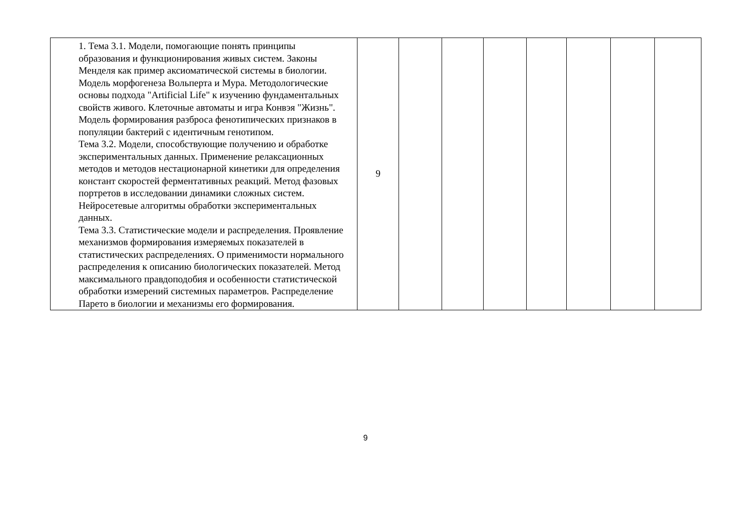| | 1. Тема 3.1. Модели, помогающие понять принципы образования и функционирования живых систем. Законы Менделя как пример аксиоматической системы в биологии. Модель морфогенеза Вольперта и Мура. Методологические основы подхода "Artificial Life" к изучению фундаментальных свойств живого. Клеточные автоматы и игра Конвэя "Жизнь". Модель формирования разброса фенотипических признаков в популяции бактерий с идентичным генотипом. Тема 3.2. Модели, способствующие получению и обработке экспериментальных данных. Применение релаксационных методов и методов нестационарной кинетики для определения констант скоростей ферментативных реакций. Метод фазовых портретов в исследовании динамики сложных систем. Нейросетевые алгоритмы обработки экспериментальных данных. Тема 3.3. Статистические модели и распределения. Проявление механизмов формирования измеряемых показателей в статистических распределениях. О применимости нормального распределения к описанию биологических показателей. Метод максимального правдоподобия и особенности статистической обработки измерений системных параметров. Распределение Парето в биологии и механизмы его формирования. | 9 | | | | | | | |
9